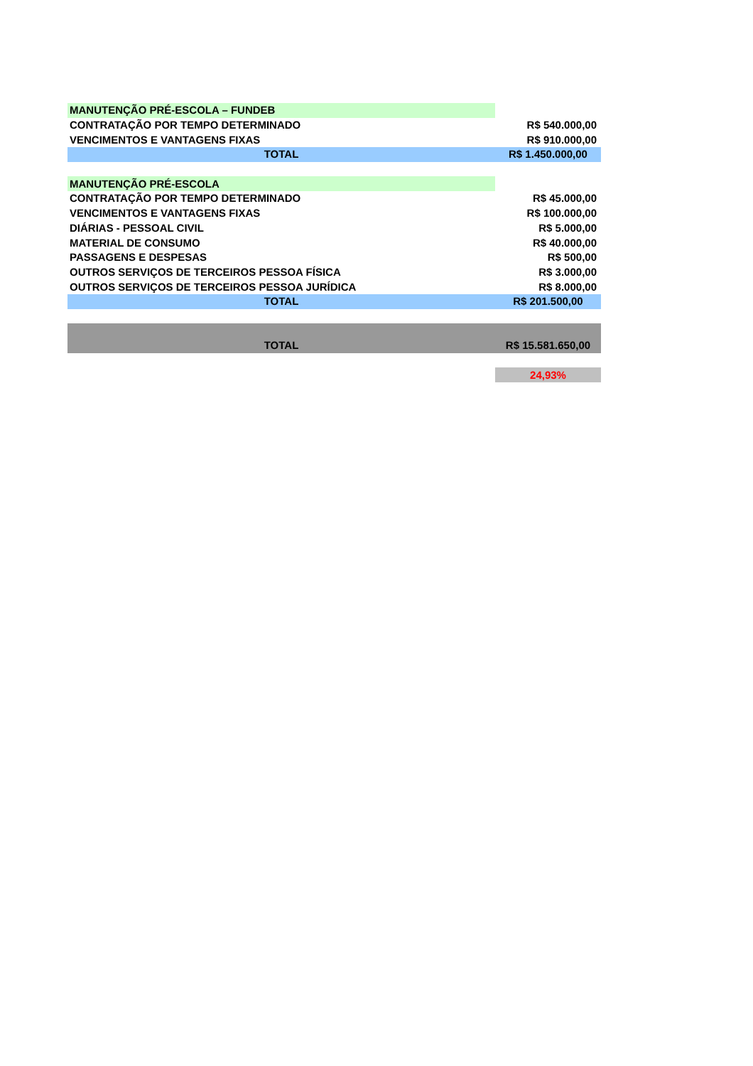| MANUTENÇÃO PRÉ-ESCOLA – FUNDEB | |
| CONTRATAÇÃO POR TEMPO DETERMINADO | R$ 540.000,00 |
| VENCIMENTOS E VANTAGENS FIXAS | R$ 910.000,00 |
| TOTAL | R$ 1.450.000,00 |
| MANUTENÇÃO PRÉ-ESCOLA | |
| CONTRATAÇÃO POR TEMPO DETERMINADO | R$ 45.000,00 |
| VENCIMENTOS E VANTAGENS FIXAS | R$ 100.000,00 |
| DIÁRIAS - PESSOAL CIVIL | R$ 5.000,00 |
| MATERIAL DE CONSUMO | R$ 40.000,00 |
| PASSAGENS E DESPESAS | R$ 500,00 |
| OUTROS SERVIÇOS DE TERCEIROS PESSOA FÍSICA | R$ 3.000,00 |
| OUTROS SERVIÇOS DE TERCEIROS PESSOA JURÍDICA | R$ 8.000,00 |
| TOTAL | R$ 201.500,00 |
| TOTAL | R$ 15.581.650,00 |
| | 24,93% |